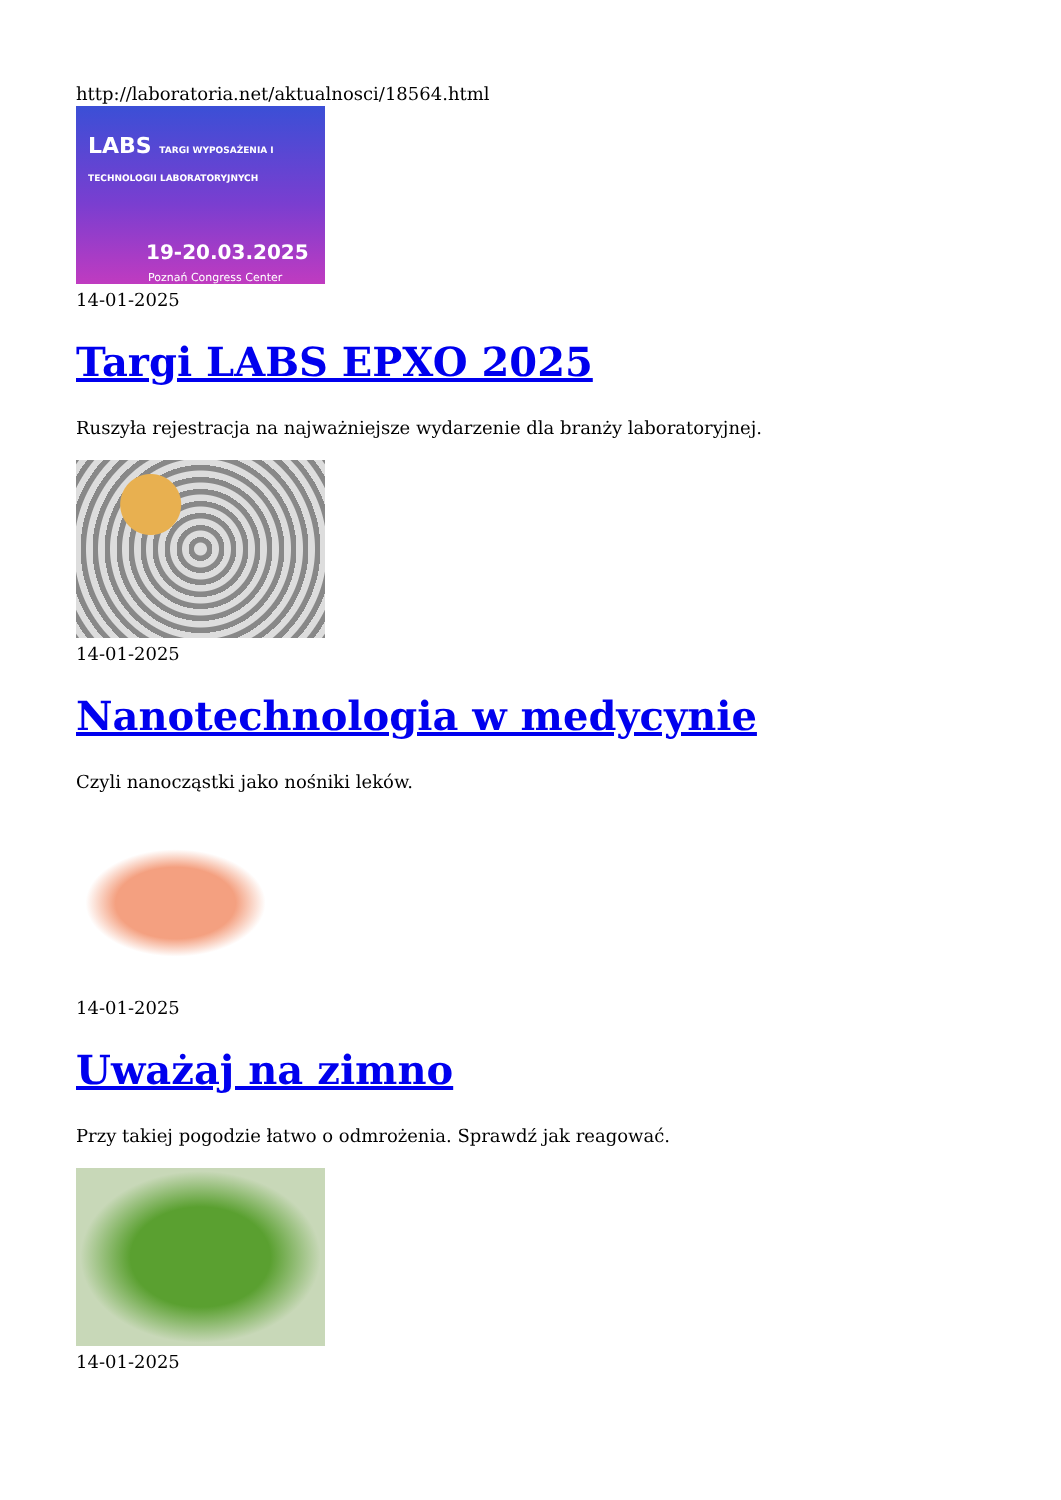http://laboratoria.net/aktualnosci/18564.html
LABS TARGI WYPOSAŻENIA I TECHNOLOGII LABORATORYJNYCH
19-20.03.2025
Poznań Congress Center
14-01-2025
Targi LABS EPXO 2025
Ruszyła rejestracja na najważniejsze wydarzenie dla branży laboratoryjnej.
14-01-2025
Nanotechnologia w medycynie
Czyli nanocząstki jako nośniki leków.
14-01-2025
Uważaj na zimno
Przy takiej pogodzie łatwo o odmrożenia. Sprawdź jak reagować.
14-01-2025